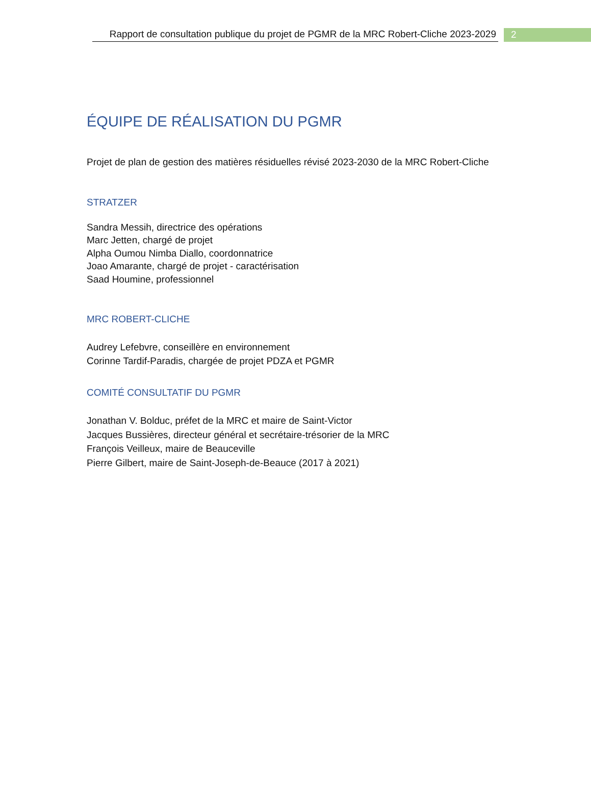Rapport de consultation publique du projet de PGMR de la MRC Robert-Cliche 2023-2029
2
ÉQUIPE DE RÉALISATION DU PGMR
Projet de plan de gestion des matières résiduelles révisé 2023-2030 de la MRC Robert-Cliche
STRATZER
Sandra Messih, directrice des opérations
Marc Jetten, chargé de projet
Alpha Oumou Nimba Diallo, coordonnatrice
Joao Amarante, chargé de projet - caractérisation
Saad Houmine, professionnel
MRC ROBERT-CLICHE
Audrey Lefebvre, conseillère en environnement
Corinne Tardif-Paradis, chargée de projet PDZA et PGMR
COMITÉ CONSULTATIF DU PGMR
Jonathan V. Bolduc, préfet de la MRC et maire de Saint-Victor
Jacques Bussières, directeur général et secrétaire-trésorier de la MRC
François Veilleux, maire de Beauceville
Pierre Gilbert, maire de Saint-Joseph-de-Beauce (2017 à 2021)